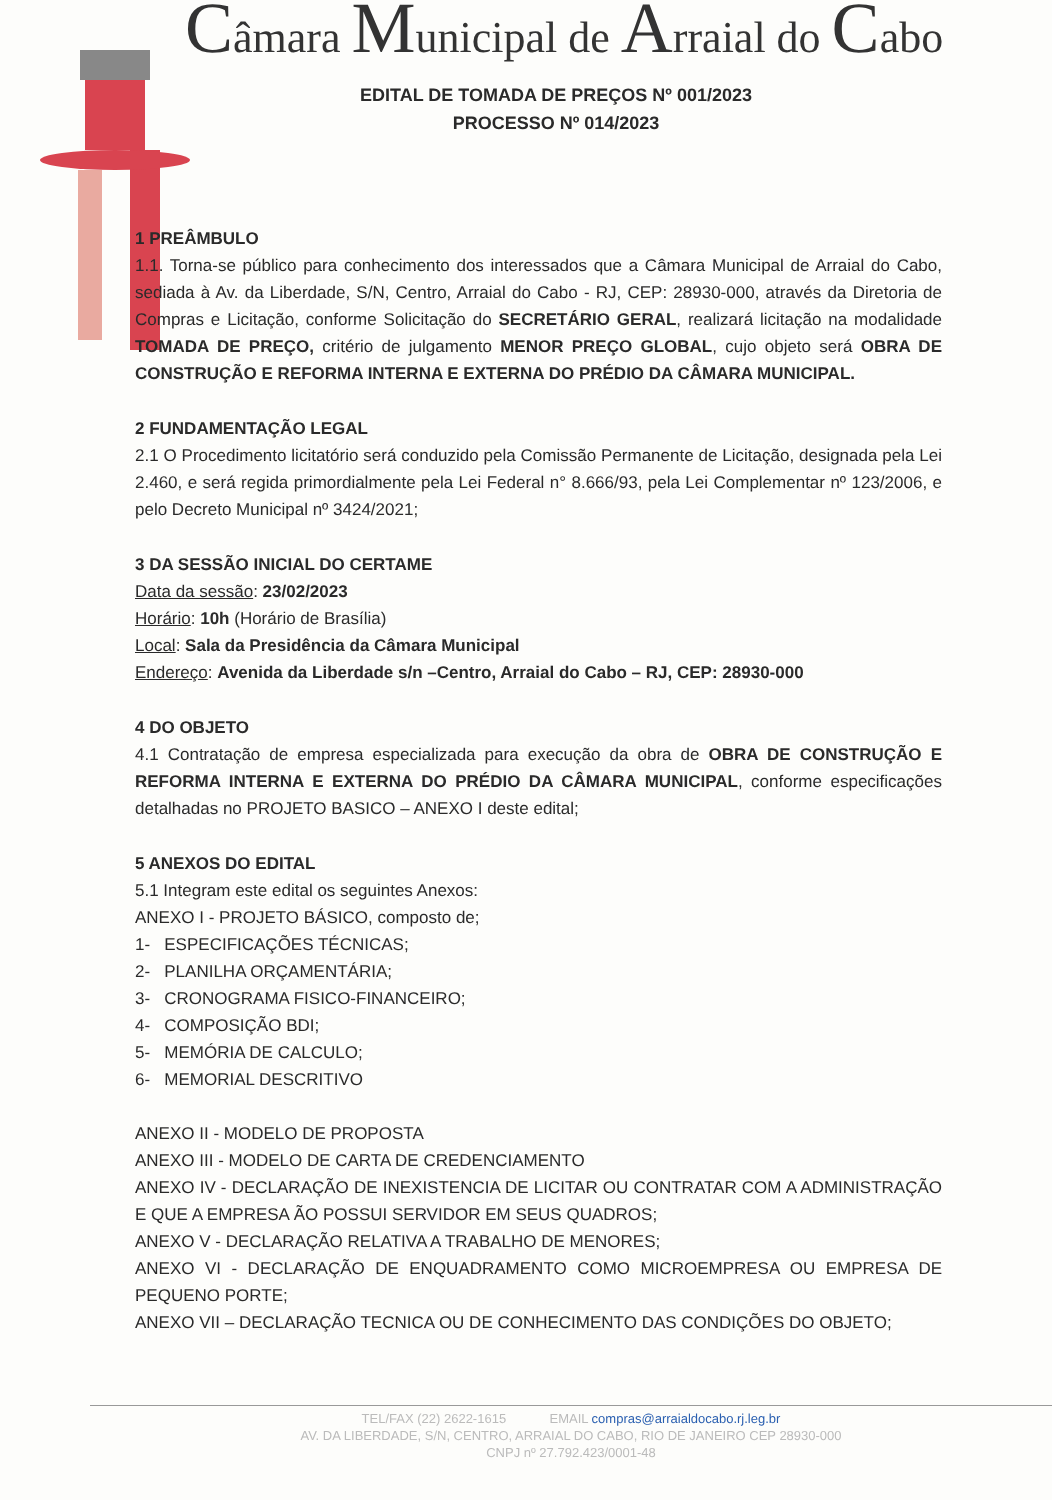Câmara Municipal de Arraial do Cabo
EDITAL DE TOMADA DE PREÇOS Nº 001/2023
PROCESSO Nº 014/2023
1 PREÂMBULO
1.1. Torna-se público para conhecimento dos interessados que a Câmara Municipal de Arraial do Cabo, sediada à Av. da Liberdade, S/N, Centro, Arraial do Cabo - RJ, CEP: 28930-000, através da Diretoria de Compras e Licitação, conforme Solicitação do SECRETÁRIO GERAL, realizará licitação na modalidade TOMADA DE PREÇO, critério de julgamento MENOR PREÇO GLOBAL, cujo objeto será OBRA DE CONSTRUÇÃO E REFORMA INTERNA E EXTERNA DO PRÉDIO DA CÂMARA MUNICIPAL.
2 FUNDAMENTAÇÃO LEGAL
2.1 O Procedimento licitatório será conduzido pela Comissão Permanente de Licitação, designada pela Lei 2.460, e será regida primordialmente pela Lei Federal n° 8.666/93, pela Lei Complementar nº 123/2006, e pelo Decreto Municipal nº 3424/2021;
3 DA SESSÃO INICIAL DO CERTAME
Data da sessão: 23/02/2023
Horário: 10h (Horário de Brasília)
Local: Sala da Presidência da Câmara Municipal
Endereço: Avenida da Liberdade s/n –Centro, Arraial do Cabo – RJ, CEP: 28930-000
4 DO OBJETO
4.1 Contratação de empresa especializada para execução da obra de OBRA DE CONSTRUÇÃO E REFORMA INTERNA E EXTERNA DO PRÉDIO DA CÂMARA MUNICIPAL, conforme especificações detalhadas no PROJETO BASICO – ANEXO I deste edital;
5 ANEXOS DO EDITAL
5.1 Integram este edital os seguintes Anexos:
ANEXO I - PROJETO BÁSICO, composto de;
1- ESPECIFICAÇÕES TÉCNICAS;
2- PLANILHA ORÇAMENTÁRIA;
3- CRONOGRAMA FISICO-FINANCEIRO;
4- COMPOSIÇÃO BDI;
5- MEMÓRIA DE CALCULO;
6- MEMORIAL DESCRITIVO
ANEXO II - MODELO DE PROPOSTA
ANEXO III - MODELO DE CARTA DE CREDENCIAMENTO
ANEXO IV - DECLARAÇÃO DE INEXISTENCIA DE LICITAR OU CONTRATAR COM A ADMINISTRAÇÃO E QUE A EMPRESA ÃO POSSUI SERVIDOR EM SEUS QUADROS;
ANEXO V - DECLARAÇÃO RELATIVA A TRABALHO DE MENORES;
ANEXO VI - DECLARAÇÃO DE ENQUADRAMENTO COMO MICROEMPRESA OU EMPRESA DE PEQUENO PORTE;
ANEXO VII – DECLARAÇÃO TECNICA OU DE CONHECIMENTO DAS CONDIÇÕES DO OBJETO;
TEL/FAX (22) 2622-1615 EMAIL compras@arraialdocabo.rj.leg.br
AV. DA LIBERDADE, S/N, CENTRO, ARRAIAL DO CABO, RIO DE JANEIRO CEP 28930-000
CNPJ nº 27.792.423/0001-48